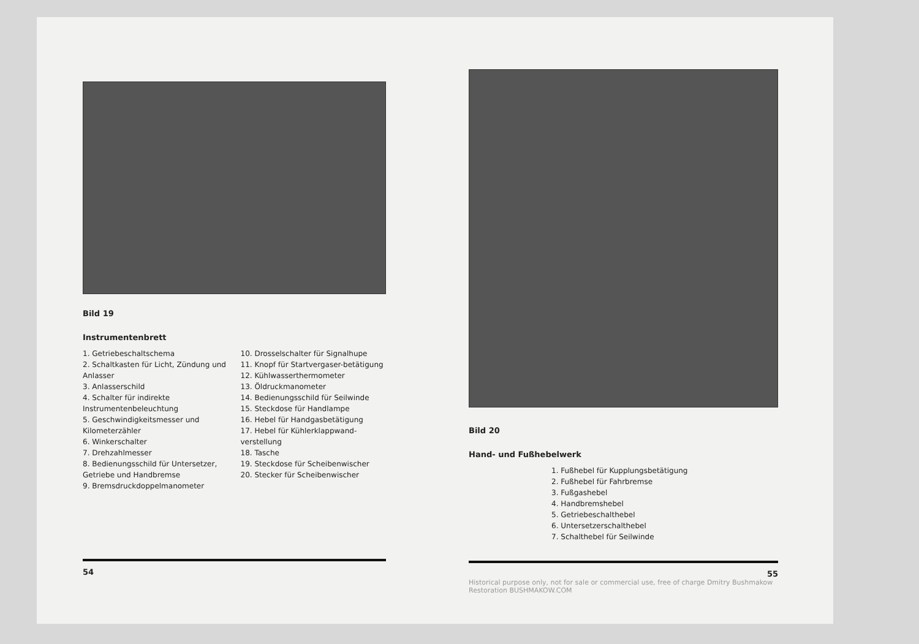Bild 19
Instrumentenbrett
1. Getriebeschaltschema
2. Schaltkasten für Licht, Zündung und Anlasser
3. Anlasserschild
4. Schalter für indirekte Instrumentenbeleuchtung
5. Geschwindigkeitsmesser und Kilometerzähler
6. Winkerschalter
7. Drehzahlmesser
8. Bedienungsschild für Untersetzer, Getriebe und Handbremse
9. Bremsdruckdoppelmanometer
10. Drosselschalter für Signalhupe
11. Knopf für Startvergaser-betätigung
12. Kühlwasserthermometer
13. Öldruckmanometer
14. Bedienungsschild für Seilwinde
15. Steckdose für Handlampe
16. Hebel für Handgasbetätigung
17. Hebel für Kühlerklappwand-verstellung
18. Tasche
19. Steckdose für Scheibenwischer
20. Stecker für Scheibenwischer
54
Bild 20
Hand- und Fußhebelwerk
1. Fußhebel für Kupplungsbetätigung
2. Fußhebel für Fahrbremse
3. Fußgashebel
4. Handbremshebel
5. Getriebeschalthebel
6. Untersetzerschalthebel
7. Schalthebel für Seilwinde
55
Historical purpose only, not for sale or commercial use, free of charge Dmitry Bushmakow Restoration BUSHMAKOW.COM